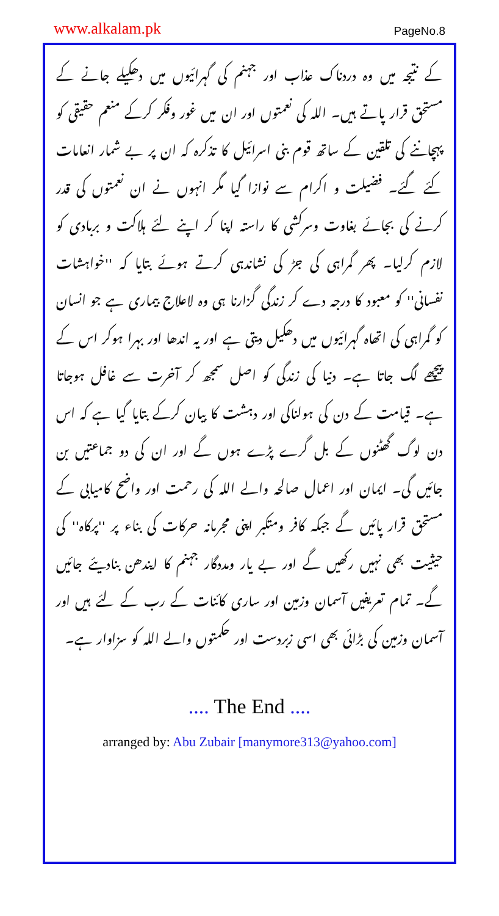www.alkalam.pk PageNo.8
کے نتیجہ میں وہ دردناک عذاب اور جہنم کی گہرائیوں میں دھکیلے جانے کے مستحق قرار پاتے ہیں۔ اللہ کی نعمتوں اور ان میں غور وفکر کرکے منعم حقیقی کو پہچاننے کی تلقین کے ساتھ قوم بنی اسرائیل کا تذکرہ کہ ان پر بے شمار انعامات کئے گئے۔ فضیلت و اکرام سے نوازا گیا مگر انہوں نے ان نعمتوں کی قدر کرنے کی بجائے بغاوت وسرکشی کا راستہ اپنا کر اپنے لئے ہلاکت و بربادی کو لازم کرلیا۔ پھر گمراہی کی جڑ کی نشاندہی کرتے ہوئے بتایا کہ ''خواہشات نفسانی'' کو معبود کا درجہ دے کر زندگی گزارنا ہی وہ لاعلاج بیماری ہے جو انسان کو گمراہی کی اتھاہ گہرائیوں میں دھکیل دیتی ہے اور یہ اندھا اور بہرا ہوکر اس کے پیچھے لگ جاتا ہے۔ دنیا کی زندگی کو اصل سمجھ کر آخرت سے غافل ہوجاتا ہے۔ قیامت کے دن کی ہولناکی اور دہشت کا بیان کرکے بتایا گیا ہے کہ اس دن لوگ گھٹنوں کے بل گرے پڑے ہوں گے اور ان کی دو جماعتیں بن جائیں گی۔ ایمان اور اعمال صالحہ والے اللہ کی رحمت اور واضح کامیابی کے مستحق قرار پائیں گے جبکہ کافر ومتکبر اپنی مجرمانہ حرکات کی بناء پر ''پرکاہ'' کی حیثیت بھی نہیں رکھیں گے اور بے یار ومددگار جہنم کا ایندھن بنادیئے جائیں گے۔ تمام تعریفیں آسمان وزمین اور ساری کائنات کے رب کے لئے ہیں اور آسمان وزمین کی بڑائی بھی اسی زبردست اور حکمتوں والے اللہ کو سزاوار ہے۔
.... The End ....
arranged by: Abu Zubair [manymore313@yahoo.com]